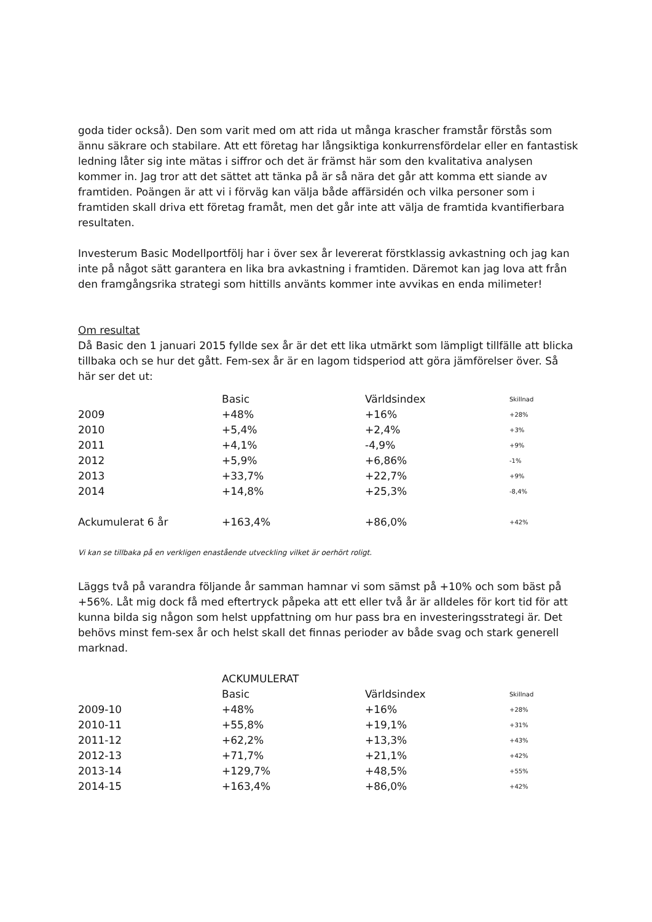goda tider också). Den som varit med om att rida ut många krascher framstår förstås som ännu säkrare och stabilare. Att ett företag har långsiktiga konkurrensfördelar eller en fantastisk ledning låter sig inte mätas i siffror och det är främst här som den kvalitativa analysen kommer in. Jag tror att det sättet att tänka på är så nära det går att komma ett siande av framtiden. Poängen är att vi i förväg kan välja både affärsidén och vilka personer som i framtiden skall driva ett företag framåt, men det går inte att välja de framtida kvantifierbara resultaten.
Investerum Basic Modellportfölj har i över sex år levererat förstklassig avkastning och jag kan inte på något sätt garantera en lika bra avkastning i framtiden. Däremot kan jag lova att från den framgångsrika strategi som hittills använts kommer inte avvikas en enda milimeter!
Om resultat
Då Basic den 1 januari 2015 fyllde sex år är det ett lika utmärkt som lämpligt tillfälle att blicka tillbaka och se hur det gått. Fem-sex år är en lagom tidsperiod att göra jämförelser över. Så här ser det ut:
| | Basic | Världsindex | Skillnad |
| 2009 | +48% | +16% | +28% |
| 2010 | +5,4% | +2,4% | +3% |
| 2011 | +4,1% | -4,9% | +9% |
| 2012 | +5,9% | +6,86% | -1% |
| 2013 | +33,7% | +22,7% | +9% |
| 2014 | +14,8% | +25,3% | -8,4% |
| Ackumulerat 6 år | +163,4% | +86,0% | +42% |
Vi kan se tillbaka på en verkligen enastående utveckling vilket är oerhört roligt.
Läggs två på varandra följande år samman hamnar vi som sämst på +10% och som bäst på +56%. Låt mig dock få med eftertryck påpeka att ett eller två år är alldeles för kort tid för att kunna bilda sig någon som helst uppfattning om hur pass bra en investeringsstrategi är. Det behövs minst fem-sex år och helst skall det finnas perioder av både svag och stark generell marknad.
| | ACKUMULERAT | | |
| | Basic | Världsindex | Skillnad |
| 2009-10 | +48% | +16% | +28% |
| 2010-11 | +55,8% | +19,1% | +31% |
| 2011-12 | +62,2% | +13,3% | +43% |
| 2012-13 | +71,7% | +21,1% | +42% |
| 2013-14 | +129,7% | +48,5% | +55% |
| 2014-15 | +163,4% | +86,0% | +42% |